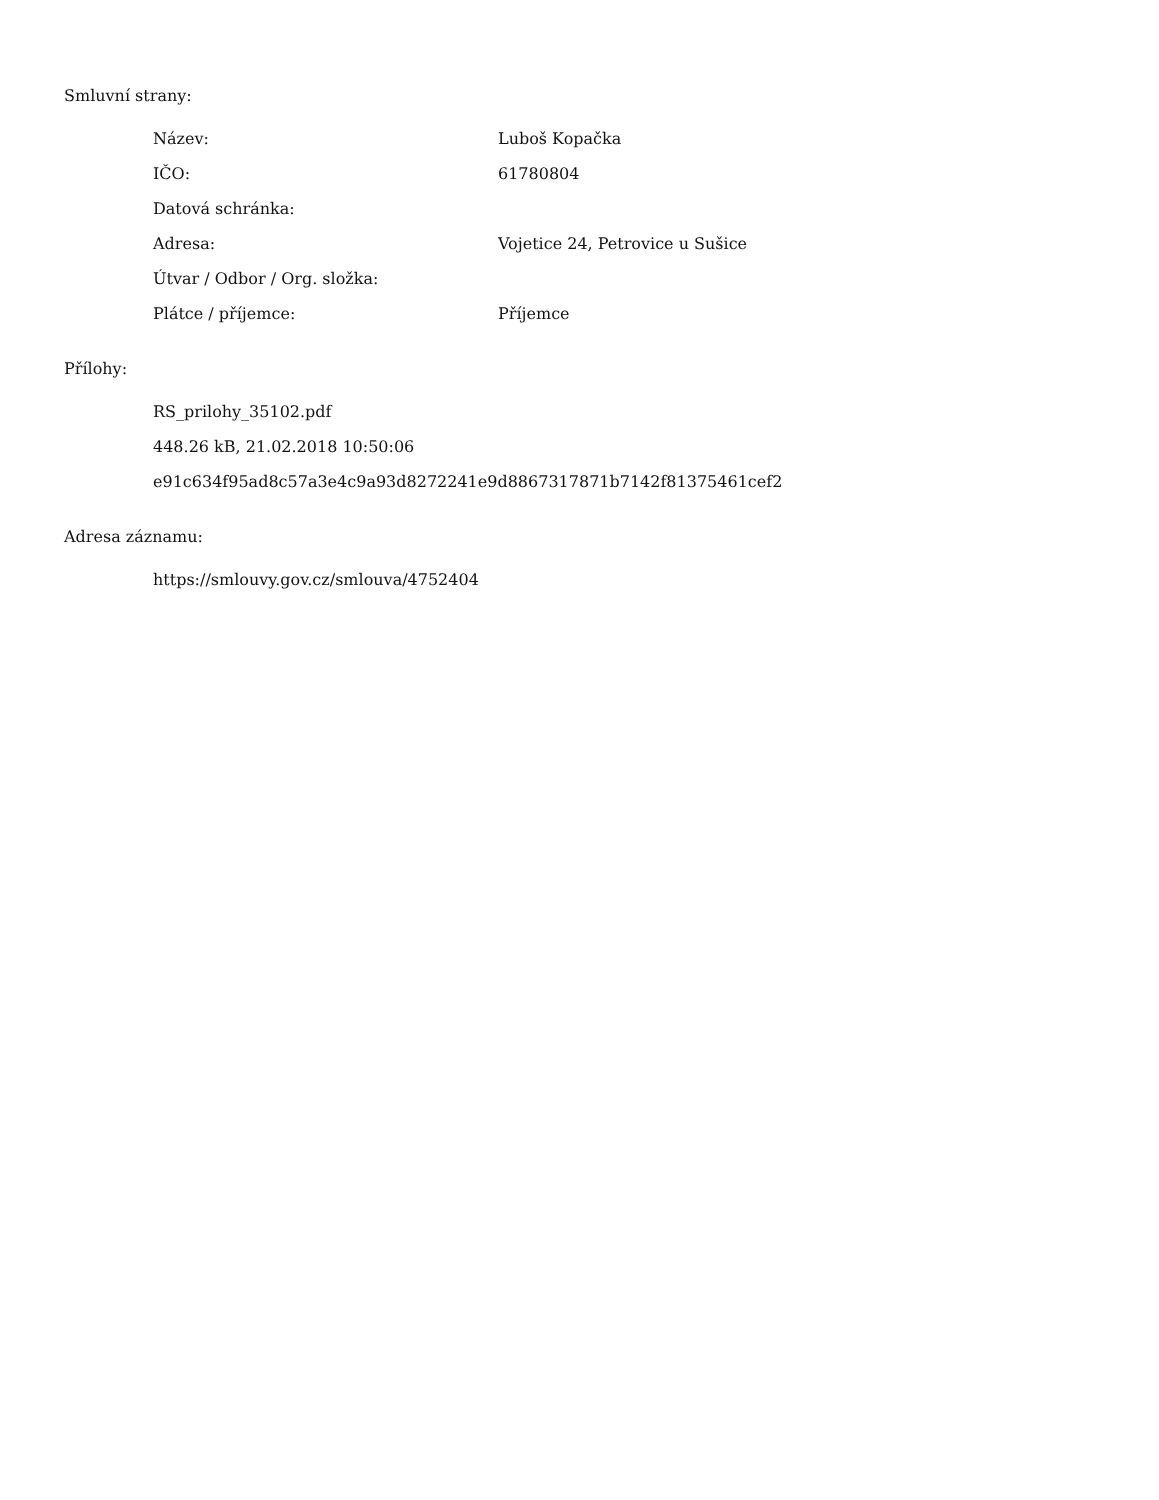Smluvní strany:
| Název: | Luboš Kopačka |
| IČO: | 61780804 |
| Datová schránka: | |
| Adresa: | Vojetice 24, Petrovice u Sušice |
| Útvar / Odbor / Org. složka: | |
| Plátce / příjemce: | Příjemce |
Přílohy:
RS_prilohy_35102.pdf
448.26 kB, 21.02.2018 10:50:06
e91c634f95ad8c57a3e4c9a93d8272241e9d8867317871b7142f81375461cef2
Adresa záznamu:
https://smlouvy.gov.cz/smlouva/4752404